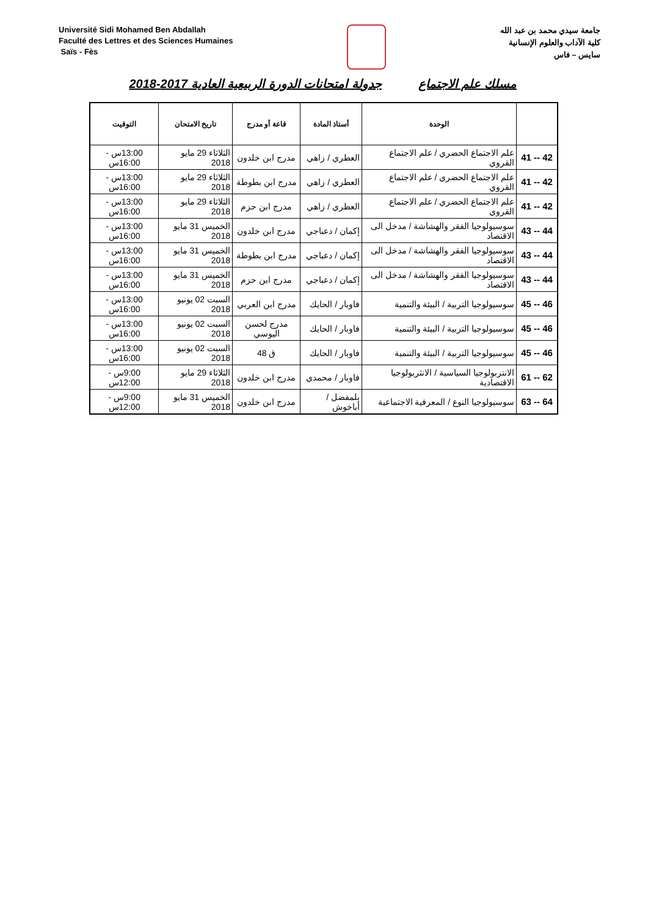Université Sidi Mohamed Ben Abdallah
Faculté des Lettres et des Sciences Humaines
Saïs - Fès
جامعة سيدي محمد بن عبد الله
كلية الآداب والعلوم الإنسانية
سايس – فاس
مسلك علم الاجتماع جدولة امتحانات الدورة الربيعية العادية 2017-2018
| | الوحدة | أستاذ المادة | قاعة أو مدرج | تاريخ الامتحان | التوقيت |
| --- | --- | --- | --- | --- | --- |
| 41 -- 42 | علم الاجتماع الحضري / علم الاجتماع القروي | العطري / زاهي | مدرج ابن خلدون | الثلاثاء 29 مايو 2018 | 13:00س - 16:00س |
| 41 -- 42 | علم الاجتماع الحضري / علم الاجتماع القروي | العطري / زاهي | مدرج ابن بطوطة | الثلاثاء 29 مايو 2018 | 13:00س - 16:00س |
| 41 -- 42 | علم الاجتماع الحضري / علم الاجتماع القروي | العطري / زاهي | مدرج ابن حزم | الثلاثاء 29 مايو 2018 | 13:00س - 16:00س |
| 43 -- 44 | سوسيولوجيا الفقر والهشاشة / مدخل الى الاقتصاد | إكمان / دعباجي | مدرج ابن خلدون | الخميس 31 مايو 2018 | 13:00س - 16:00س |
| 43 -- 44 | سوسيولوجيا الفقر والهشاشة / مدخل الى الاقتصاد | إكمان / دعباجي | مدرج ابن بطوطة | الخميس 31 مايو 2018 | 13:00س - 16:00س |
| 43 -- 44 | سوسيولوجيا الفقر والهشاشة / مدخل الى الاقتصاد | إكمان / دعباجي | مدرج ابن حزم | الخميس 31 مايو 2018 | 13:00س - 16:00س |
| 45 -- 46 | سوسيولوجيا التربية / البيئة والتنمية | فاوبار / الحايك | مدرج ابن العربي | السبت 02 يونيو 2018 | 13:00س - 16:00س |
| 45 -- 46 | سوسيولوجيا التربية / البيئة والتنمية | فاوبار / الحايك | مدرج لحسن اليوسي | السبت 02 يونيو 2018 | 13:00س - 16:00س |
| 45 -- 46 | سوسيولوجيا التربية / البيئة والتنمية | فاوبار / الحايك | ق 48 | السبت 02 يونيو 2018 | 13:00س - 16:00س |
| 61 -- 62 | الانتربولوجيا السياسية / الانثربولوجيا الاقتصادية | فاوبار / محمدي | مدرج ابن خلدون | الثلاثاء 29 مايو 2018 | 9:00س - 12:00س |
| 63 -- 64 | سوسيولوجيا النوع / المعرفية الاجتماعية | بلمفضل / أباخوش | مدرج ابن خلدون | الخميس 31 مايو 2018 | 9:00س - 12:00س |